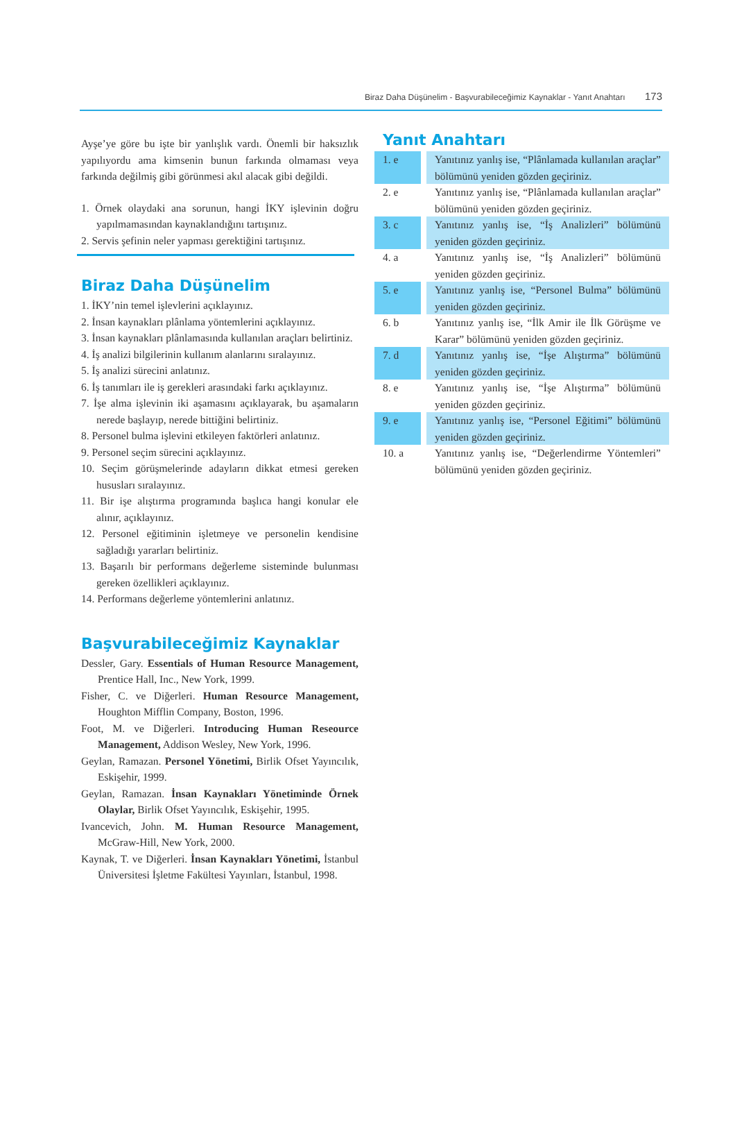Biraz Daha Düşünelim - Başvurabileceğimiz Kaynaklar - Yanıt Anahtarı 173
Ayşe’ye göre bu işte bir yanlışlık vardı. Önemli bir haksızlık yapılıyordu ama kimsenin bunun farkında olmaması veya farkında değilmiş gibi görünmesi akıl alacak gibi değildi.
1. Örnek olaydaki ana sorunun, hangi İKY işlevinin doğru yapılmamasından kaynaklandığını tartışınız.
2. Servis şefinin neler yapması gerektiğini tartışınız.
Biraz Daha Düşünelim
1. İKY’nin temel işlevlerini açıklayınız.
2. İnsan kaynakları plânlama yöntemlerini açıklayınız.
3. İnsan kaynakları plânlamasında kullanılan araçları belirtiniz.
4. İş analizi bilgilerinin kullanım alanlarını sıralayınız.
5. İş analizi sürecini anlatınız.
6. İş tanımları ile iş gerekleri arasındaki farkı açıklayınız.
7. İşe alma işlevinin iki aşamasını açıklayarak, bu aşamaların nerede başlayıp, nerede bittiğini belirtiniz.
8. Personel bulma işlevini etkileyen faktörleri anlatınız.
9. Personel seçim sürecini açıklayınız.
10. Seçim görüşmelerinde adayların dikkat etmesi gereken hususları sıralayınız.
11. Bir işe alıştırma programında başlıca hangi konular ele alınır, açıklayınız.
12. Personel eğitiminin işletmeye ve personelin kendisine sağladığı yararları belirtiniz.
13. Başarılı bir performans değerleme sisteminde bulunması gereken özellikleri açıklayınız.
14. Performans değerleme yöntemlerini anlatınız.
Başvurabileceğimiz Kaynaklar
Dessler, Gary. Essentials of Human Resource Management, Prentice Hall, Inc., New York, 1999.
Fisher, C. ve Diğerleri. Human Resource Management, Houghton Mifflin Company, Boston, 1996.
Foot, M. ve Diğerleri. Introducing Human Reseource Management, Addison Wesley, New York, 1996.
Geylan, Ramazan. Personel Yönetimi, Birlik Ofset Yayıncılık, Eskişehir, 1999.
Geylan, Ramazan. İnsan Kaynakları Yönetiminde Örnek Olaylar, Birlik Ofset Yayıncılık, Eskişehir, 1995.
Ivancevich, John. M. Human Resource Management, McGraw-Hill, New York, 2000.
Kaynak, T. ve Diğerleri. İnsan Kaynakları Yönetimi, İstanbul Üniversitesi İşletme Fakültesi Yayınları, İstanbul, 1998.
Yanıt Anahtarı
| 1. e | Yanıtınız yanlış ise, “Plânlamada kullanılan araçlar” bölümünü yeniden gözden geçiriniz. |
| 2. e | Yanıtınız yanlış ise, “Plânlamada kullanılan araçlar” bölümünü yeniden gözden geçiriniz. |
| 3. c | Yanıtınız yanlış ise, “İş Analizleri” bölümünü yeniden gözden geçiriniz. |
| 4. a | Yanıtınız yanlış ise, “İş Analizleri” bölümünü yeniden gözden geçiriniz. |
| 5. e | Yanıtınız yanlış ise, “Personel Bulma” bölümünü yeniden gözden geçiriniz. |
| 6. b | Yanıtınız yanlış ise, “İlk Amir ile İlk Görüşme ve Karar” bölümünü yeniden gözden geçiriniz. |
| 7. d | Yanıtınız yanlış ise, “İşe Alıştırma” bölümünü yeniden gözden geçiriniz. |
| 8. e | Yanıtınız yanlış ise, “İşe Alıştırma” bölümünü yeniden gözden geçiriniz. |
| 9. e | Yanıtınız yanlış ise, “Personel Eğitimi” bölümünü yeniden gözden geçiriniz. |
| 10. a | Yanıtınız yanlış ise, “Değerlendirme Yöntemleri” bölümünü yeniden gözden geçiriniz. |